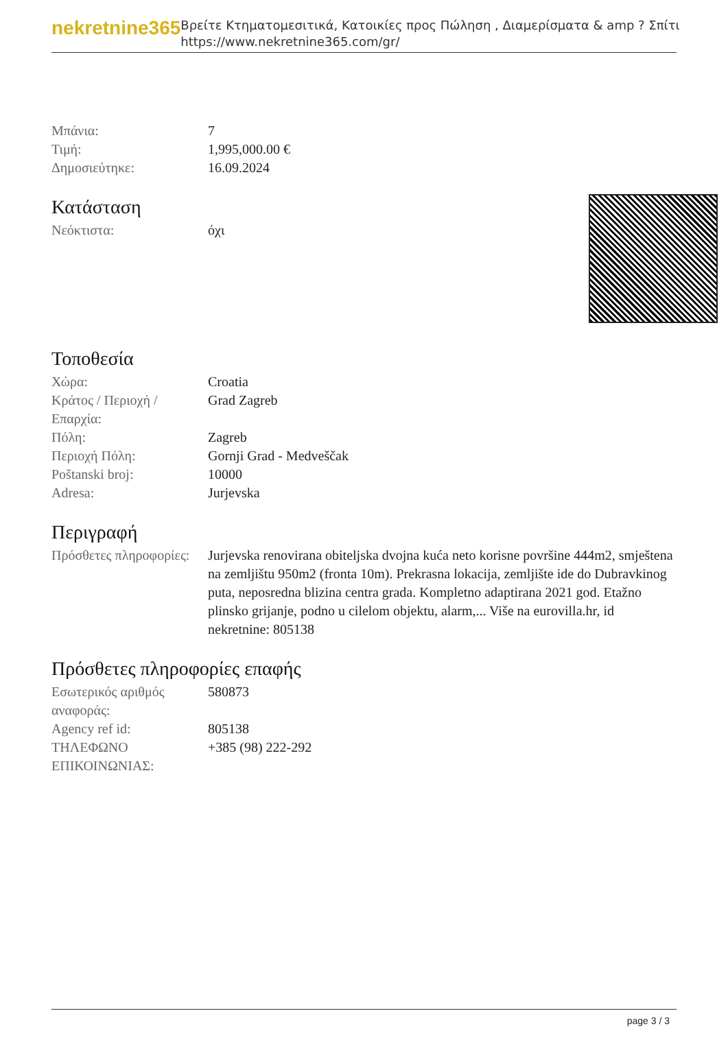nekretnine365
Βρείτε Κτηματομεσιτικά, Κατοικίες προς Πώληση , Διαμερίσματα & amp ? Σπίτι
https://www.nekretnine365.com/gr/
| Μπάνια: | 7 |
| Τιμή: | 1,995,000.00 € |
| Δημοσιεύτηκε: | 16.09.2024 |
Κατάσταση
| Νεόκτιστα: | όχι |
Τοποθεσία
| Χώρα: | Croatia |
| Κράτος / Περιοχή / Επαρχία: | Grad Zagreb |
| Πόλη: | Zagreb |
| Περιοχή Πόλη: | Gornji Grad - Medveščak |
| Poštanski broj: | 10000 |
| Adresa: | Jurjevska |
Περιγραφή
| Πρόσθετες πληροφορίες: | Jurjevska renovirana obiteljska dvojna kuća neto korisne površine 444m2, smještena na zemljištu 950m2 (fronta 10m). Prekrasna lokacija, zemljište ide do Dubravkinog puta, neposredna blizina centra grada. Kompletno adaptirana 2021 god. Etažno plinsko grijanje, podno u cilelom objektu, alarm,... Više na eurovilla.hr, id nekretnine: 805138 |
Πρόσθετες πληροφορίες επαφής
| Εσωτερικός αριθμός αναφοράς: | 580873 |
| Agency ref id: | 805138 |
| ΤΗΛΕΦΩΝΟ ΕΠΙΚΟΙΝΩΝΙΑΣ: | +385 (98) 222-292 |
page 3 / 3